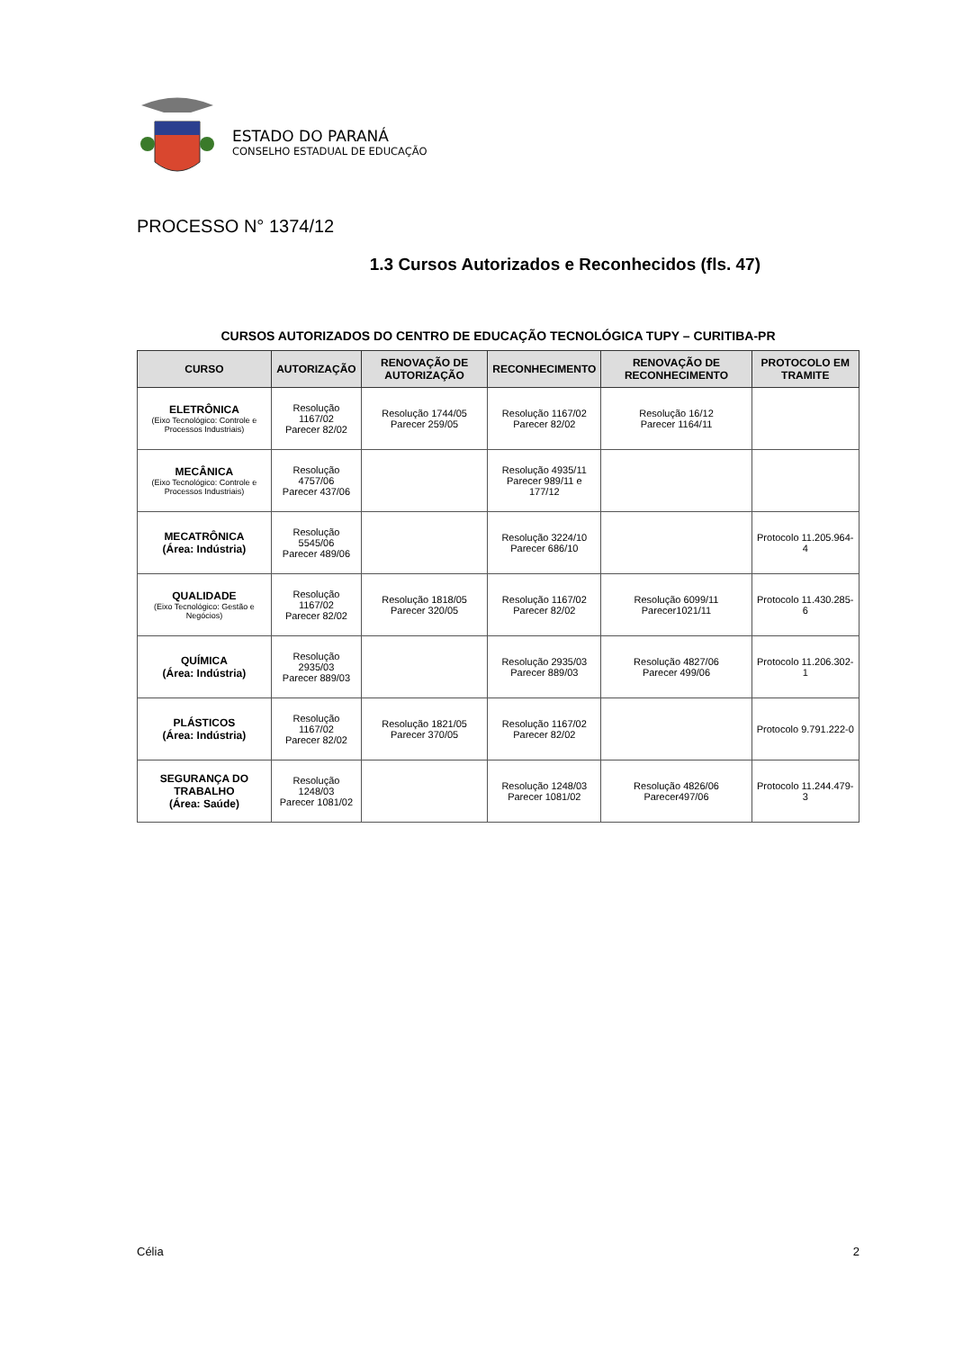ESTADO DO PARANÁ
CONSELHO ESTADUAL DE EDUCAÇÃO
PROCESSO N° 1374/12
1.3 Cursos Autorizados e Reconhecidos (fls. 47)
CURSOS AUTORIZADOS DO CENTRO DE EDUCAÇÃO TECNOLÓGICA TUPY – CURITIBA-PR
| CURSO | AUTORIZAÇÃO | RENOVAÇÃO DE AUTORIZAÇÃO | RECONHECIMENTO | RENOVAÇÃO DE RECONHECIMENTO | PROTOCOLO EM TRAMITE |
| --- | --- | --- | --- | --- | --- |
| ELETRÔNICA (Eixo Tecnológico: Controle e Processos Industriais) | Resolução 1167/02 Parecer 82/02 | Resolução 1744/05 Parecer 259/05 | Resolução 1167/02 Parecer 82/02 | Resolução 16/12 Parecer 1164/11 | |
| MECÂNICA (Eixo Tecnológico: Controle e Processos Industriais) | Resolução 4757/06 Parecer 437/06 | | Resolução 4935/11 Parecer 989/11 e 177/12 | | |
| MECATRÔNICA (Área: Indústria) | Resolução 5545/06 Parecer 489/06 | | Resolução 3224/10 Parecer 686/10 | | Protocolo 11.205.964-4 |
| QUALIDADE (Eixo Tecnológico: Gestão e Negócios) | Resolução 1167/02 Parecer 82/02 | Resolução 1818/05 Parecer 320/05 | Resolução 1167/02 Parecer 82/02 | Resolução 6099/11 Parecer1021/11 | Protocolo 11.430.285-6 |
| QUÍMICA (Área: Indústria) | Resolução 2935/03 Parecer 889/03 | | Resolução 2935/03 Parecer 889/03 | Resolução 4827/06 Parecer 499/06 | Protocolo 11.206.302-1 |
| PLÁSTICOS (Área: Indústria) | Resolução 1167/02 Parecer 82/02 | Resolução 1821/05 Parecer 370/05 | Resolução 1167/02 Parecer 82/02 | | Protocolo 9.791.222-0 |
| SEGURANÇA DO TRABALHO (Área: Saúde) | Resolução 1248/03 Parecer 1081/02 | | Resolução 1248/03 Parecer 1081/02 | Resolução 4826/06 Parecer497/06 | Protocolo 11.244.479-3 |
Célia 2